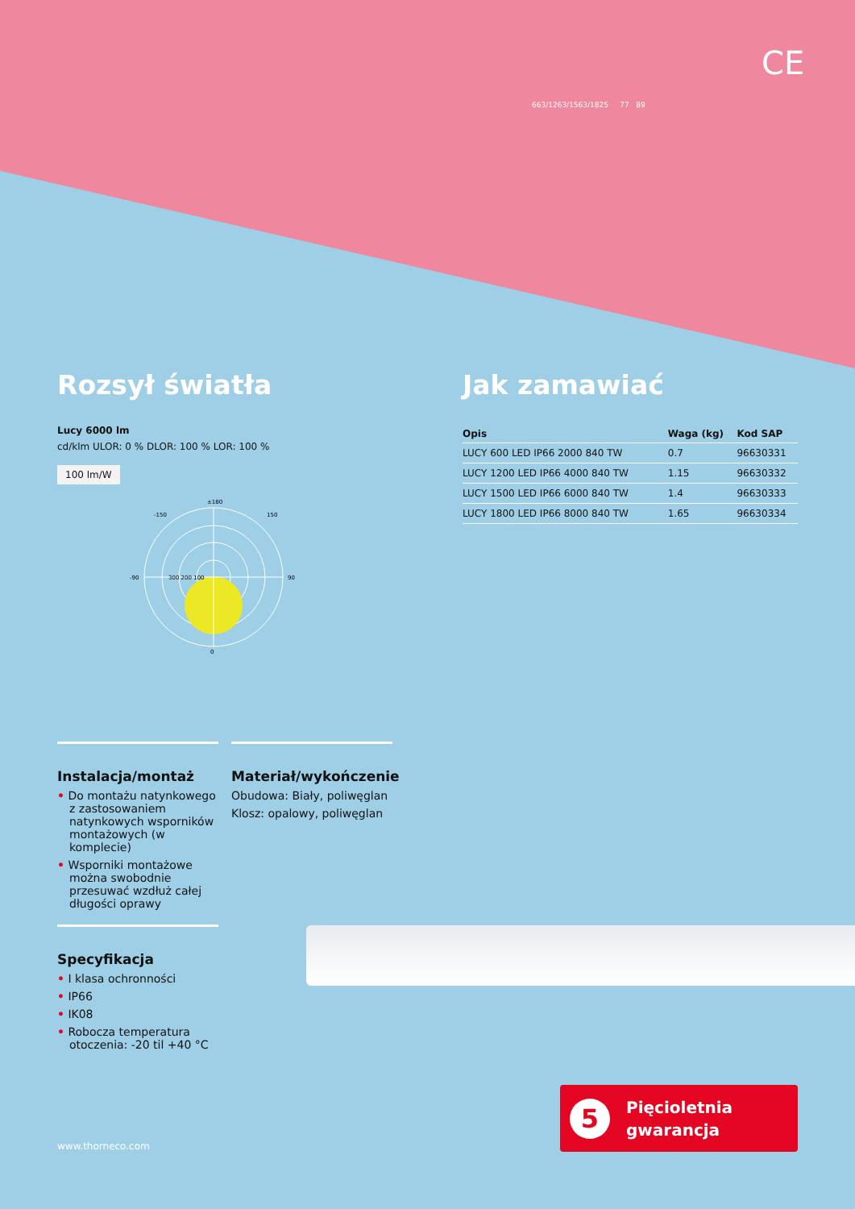CE
663/1263/1563/1825 77 89
Rozsył światła
Lucy 6000 lm
cd/klm ULOR: 0 % DLOR: 100 % LOR: 100 %
100 lm/W
±180
150
-150
90
-90
0
300 200 100
Jak zamawiać
| Opis | Waga (kg) | Kod SAP |
| --- | --- | --- |
| LUCY 600 LED IP66 2000 840 TW | 0.7 | 96630331 |
| LUCY 1200 LED IP66 4000 840 TW | 1.15 | 96630332 |
| LUCY 1500 LED IP66 6000 840 TW | 1.4 | 96630333 |
| LUCY 1800 LED IP66 8000 840 TW | 1.65 | 96630334 |
Instalacja/montaż
• Do montażu natynkowego z zastosowaniem natynko­wych wsporników monta­żowych (w komplecie)
• Wsporniki montażowe można swobodnie przesuwać wzdłuż całej długości oprawy
Materiał/wykończenie
Obudowa: Biały, poliwęglan
Klosz: opalowy, poliwęglan
Specyfikacja
• I klasa ochronności
• IP66
• IK08
• Robocza temperatura otoczenia: -20 til +40 °C
www.thorneco.com
5
Pięcioletnia
gwarancja